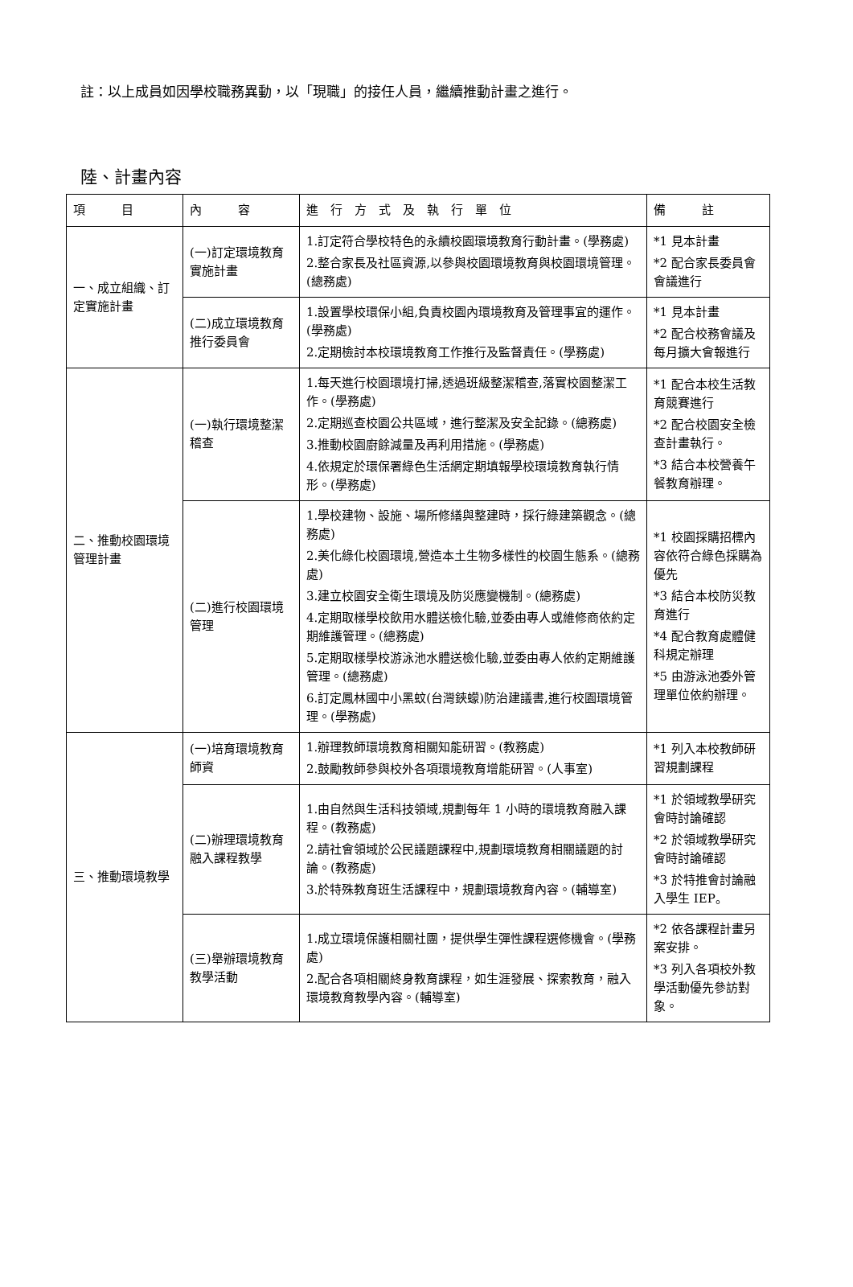註：以上成員如因學校職務異動，以「現職」的接任人員，繼續推動計畫之進行。
陸、計畫內容
| 項 目 | 內 容 | 進 行 方 式 及 執 行 單 位 | 備 註 |
| --- | --- | --- | --- |
| 一、成立組織、訂定實施計畫 | (一)訂定環境教育實施計畫 | 1.訂定符合學校特色的永續校園環境教育行動計畫。(學務處) 2.整合家長及社區資源,以參與校園環境教育與校園環境管理。(總務處) | *1 見本計畫 *2 配合家長委員會會議進行 |
| | (二)成立環境教育推行委員會 | 1.設置學校環保小組,負責校園內環境教育及管理事宜的運作。(學務處) 2.定期檢討本校環境教育工作推行及監督責任。(學務處) | *1 見本計畫 *2 配合校務會議及每月擴大會報進行 |
| 二、推動校園環境管理計畫 | (一)執行環境整潔稽查 | 1.每天進行校園環境打掃,透過班級整潔稽查,落實校園整潔工作。(學務處) 2.定期巡查校園公共區域，進行整潔及安全記錄。(總務處) 3.推動校園廚餘減量及再利用措施。(學務處) 4.依規定於環保署綠色生活網定期填報學校環境教育執行情形。(學務處) | *1 配合本校生活教育競賽進行 *2 配合校園安全檢查計畫執行。 *3 結合本校營養午餐教育辦理。 |
| | (二)進行校園環境管理 | 1.學校建物、設施、場所修繕與整建時，採行綠建築觀念。(總務處) 2.美化綠化校園環境,營造本土生物多樣性的校園生態系。(總務處) 3.建立校園安全衛生環境及防災應變機制。(總務處) 4.定期取樣學校飲用水體送檢化驗,並委由專人或維修商依約定期維護管理。(總務處) 5.定期取樣學校游泳池水體送檢化驗,並委由專人依約定期維護管理。(總務處) 6.訂定鳳林國中小黑蚊(台灣鋏蠓)防治建議書,進行校園環境管理。(學務處) | *1 校園採購招標內容依符合綠色採購為優先 *3 結合本校防災教育進行 *4 配合教育處體健科規定辦理 *5 由游泳池委外管理單位依約辦理。 |
| 三、推動環境教學 | (一)培育環境教育師資 | 1.辦理教師環境教育相關知能研習。(教務處) 2.鼓勵教師參與校外各項環境教育增能研習。(人事室) | *1 列入本校教師研習規劃課程 |
| | (二)辦理環境教育融入課程教學 | 1.由自然與生活科技領域,規劃每年 1 小時的環境教育融入課程。(教務處) 2.請社會領域於公民議題課程中,規劃環境教育相關議題的討論。(教務處) 3.於特殊教育班生活課程中，規劃環境教育內容。(輔導室) | *1 於領域教學研究會時討論確認 *2 於領域教學研究會時討論確認 *3 於特推會討論融入學生 IEP。 |
| | (三)舉辦環境教育教學活動 | 1.成立環境保護相關社團，提供學生彈性課程選修機會。(學務處) 2.配合各項相關終身教育課程，如生涯發展、探索教育，融入環境教育教學內容。(輔導室) | *2 依各課程計畫另案安排。 *3 列入各項校外教學活動優先參訪對象。 |